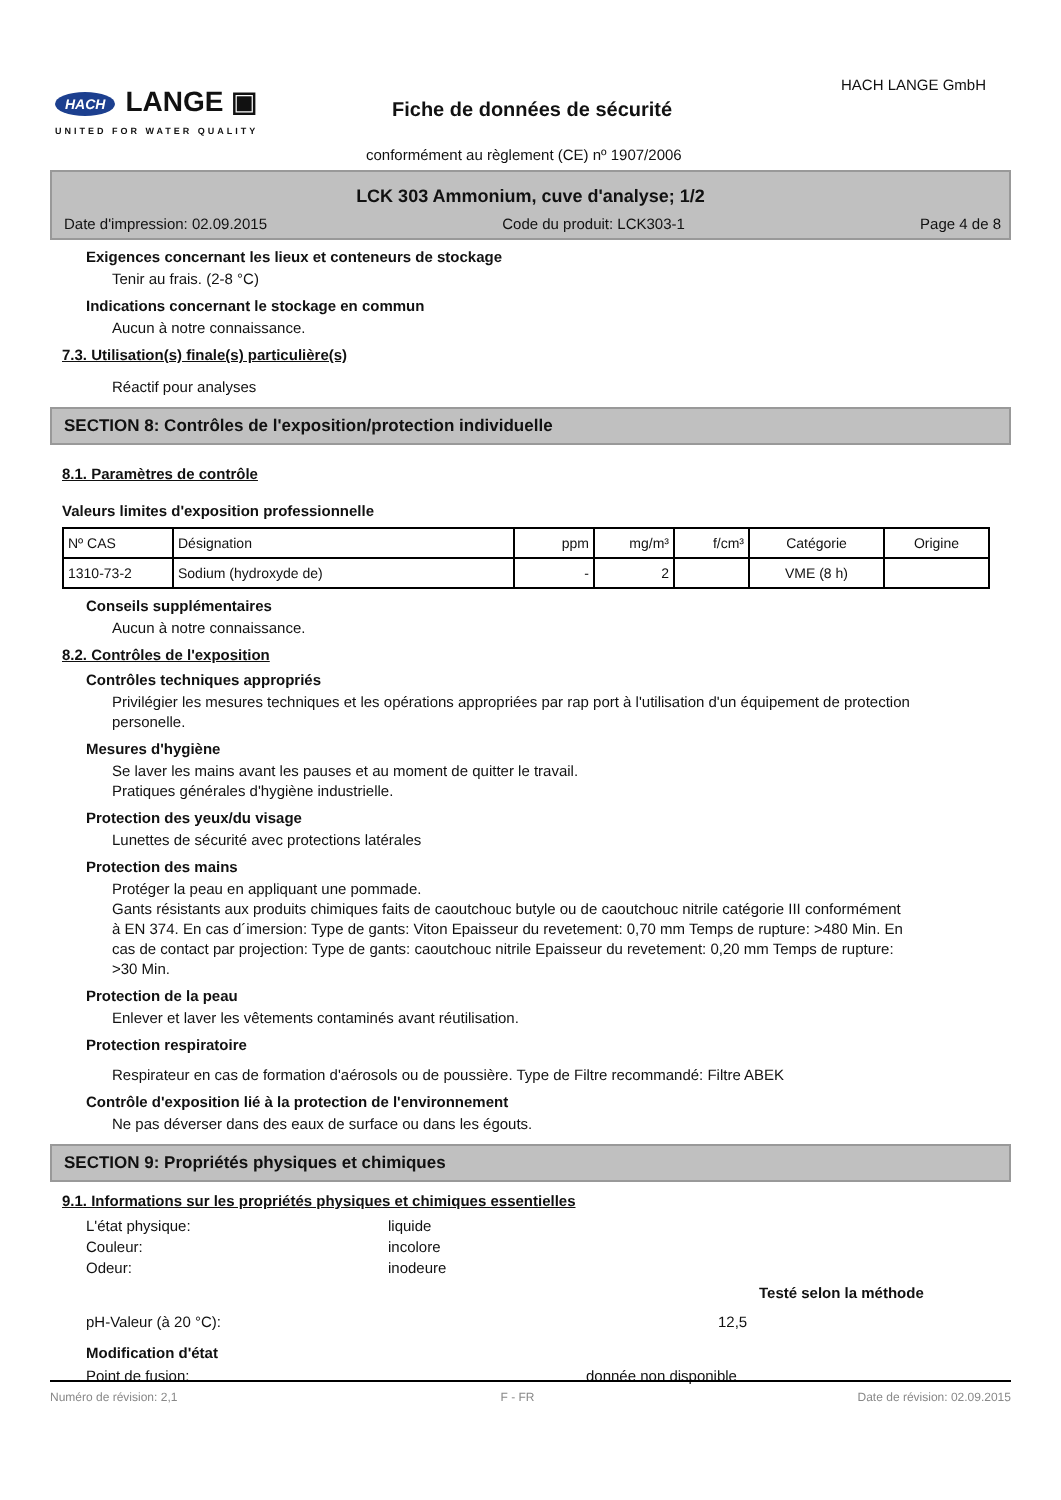HACH LANGE ▣
UNITED FOR WATER QUALITY
HACH LANGE GmbH
Fiche de données de sécurité
conformément au règlement (CE) nº 1907/2006
LCK 303 Ammonium, cuve d'analyse; 1/2
Date d'impression: 02.09.2015 Code du produit: LCK303-1 Page 4 de 8
Exigences concernant les lieux et conteneurs de stockage
Tenir au frais. (2-8 °C)
Indications concernant le stockage en commun
Aucun à notre connaissance.
7.3. Utilisation(s) finale(s) particulière(s)
Réactif pour analyses
SECTION 8: Contrôles de l'exposition/protection individuelle
8.1. Paramètres de contrôle
Valeurs limites d'exposition professionnelle
| Nº CAS | Désignation | ppm | mg/m³ | f/cm³ | Catégorie | Origine |
| --- | --- | --- | --- | --- | --- | --- |
| 1310-73-2 | Sodium (hydroxyde de) | - | 2 | | VME (8 h) | |
Conseils supplémentaires
Aucun à notre connaissance.
8.2. Contrôles de l'exposition
Contrôles techniques appropriés
Privilégier les mesures techniques et les opérations appropriées par rap port à l'utilisation d'un équipement de protection personelle.
Mesures d'hygiène
Se laver les mains avant les pauses et au moment de quitter le travail.
Pratiques générales d'hygiène industrielle.
Protection des yeux/du visage
Lunettes de sécurité avec protections latérales
Protection des mains
Protéger la peau en appliquant une pommade.
Gants résistants aux produits chimiques faits de caoutchouc butyle ou de caoutchouc nitrile catégorie III conformément à EN 374. En cas d´imersion: Type de gants: Viton Epaisseur du revetement: 0,70 mm Temps de rupture: >480 Min. En cas de contact par projection: Type de gants: caoutchouc nitrile Epaisseur du revetement: 0,20 mm Temps de rupture: >30 Min.
Protection de la peau
Enlever et laver les vêtements contaminés avant réutilisation.
Protection respiratoire
Respirateur en cas de formation d'aérosols ou de poussière. Type de Filtre recommandé: Filtre ABEK
Contrôle d'exposition lié à la protection de l'environnement
Ne pas déverser dans des eaux de surface ou dans les égouts.
SECTION 9: Propriétés physiques et chimiques
9.1. Informations sur les propriétés physiques et chimiques essentielles
L'état physique: liquide
Couleur: incolore
Odeur: inodeure
Testé selon la méthode
pH-Valeur (à 20 °C): 12,5
Modification d'état
Point de fusion: donnée non disponible
Numéro de révision: 2,1 F - FR Date de révision: 02.09.2015